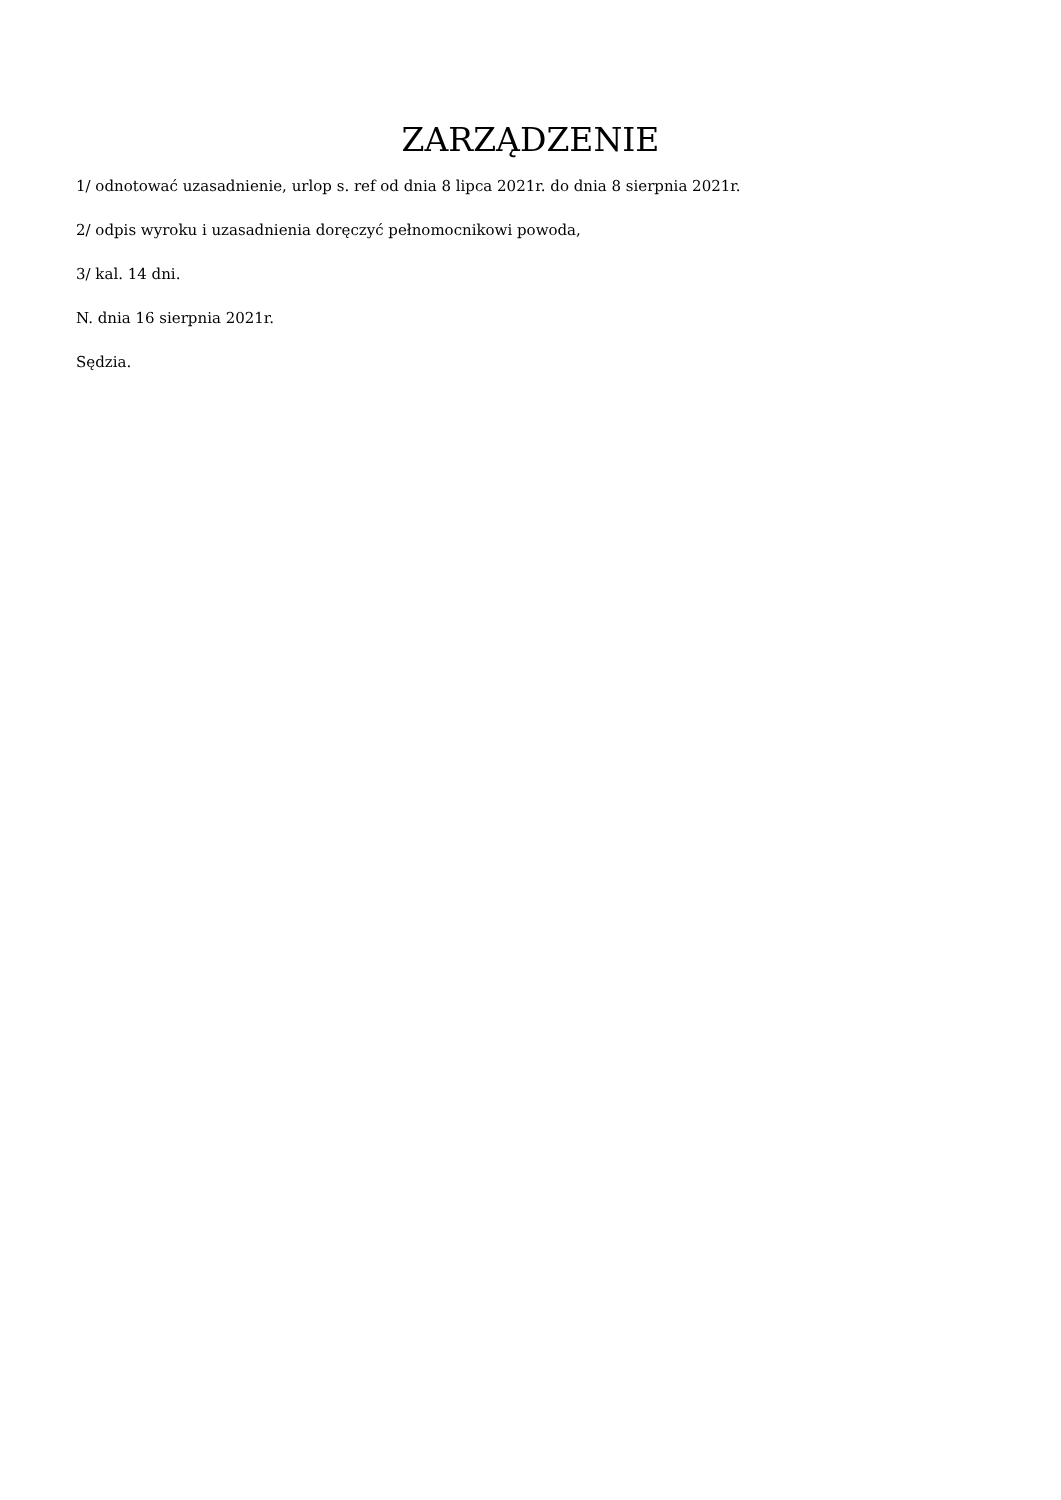ZARZĄDZENIE
1/ odnotować uzasadnienie, urlop s. ref od dnia 8 lipca 2021r. do dnia 8 sierpnia 2021r.
2/ odpis wyroku i uzasadnienia doręczyć pełnomocnikowi powoda,
3/ kal. 14 dni.
N. dnia 16 sierpnia 2021r.
Sędzia.